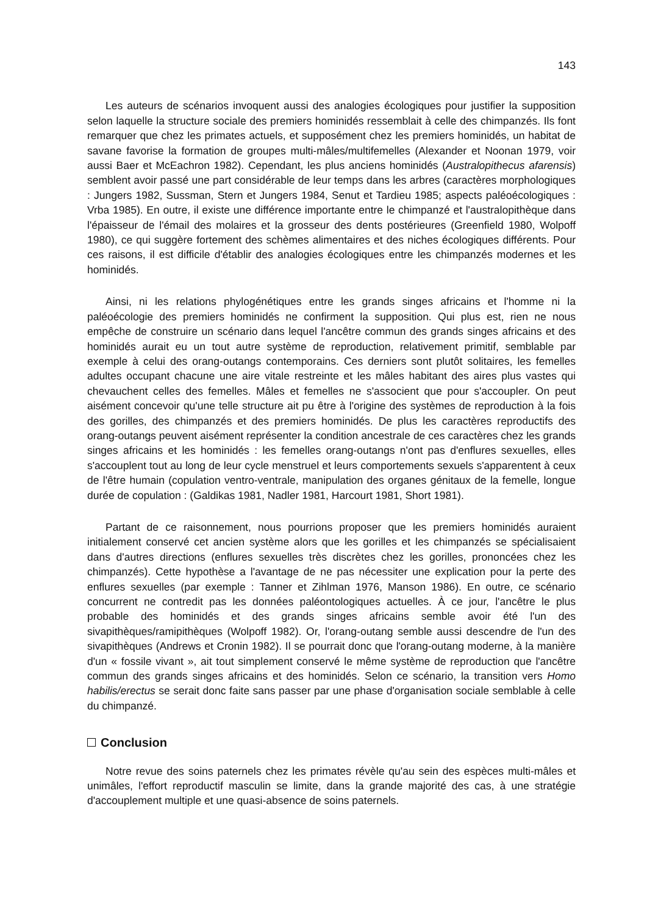143
Les auteurs de scénarios invoquent aussi des analogies écologiques pour justifier la supposition selon laquelle la structure sociale des premiers hominidés ressemblait à celle des chimpanzés. Ils font remarquer que chez les primates actuels, et supposément chez les premiers hominidés, un habitat de savane favorise la formation de groupes multi-mâles/multifemelles (Alexander et Noonan 1979, voir aussi Baer et McEachron 1982). Cependant, les plus anciens hominidés (Australopithecus afarensis) semblent avoir passé une part considérable de leur temps dans les arbres (caractères morphologiques : Jungers 1982, Sussman, Stern et Jungers 1984, Senut et Tardieu 1985; aspects paléoécologiques : Vrba 1985). En outre, il existe une différence importante entre le chimpanzé et l'australopithèque dans l'épaisseur de l'émail des molaires et la grosseur des dents postérieures (Greenfield 1980, Wolpoff 1980), ce qui suggère fortement des schèmes alimentaires et des niches écologiques différents. Pour ces raisons, il est difficile d'établir des analogies écologiques entre les chimpanzés modernes et les hominidés.
Ainsi, ni les relations phylogénétiques entre les grands singes africains et l'homme ni la paléoécologie des premiers hominidés ne confirment la supposition. Qui plus est, rien ne nous empêche de construire un scénario dans lequel l'ancêtre commun des grands singes africains et des hominidés aurait eu un tout autre système de reproduction, relativement primitif, semblable par exemple à celui des orang-outangs contemporains. Ces derniers sont plutôt solitaires, les femelles adultes occupant chacune une aire vitale restreinte et les mâles habitant des aires plus vastes qui chevauchent celles des femelles. Mâles et femelles ne s'associent que pour s'accoupler. On peut aisément concevoir qu'une telle structure ait pu être à l'origine des systèmes de reproduction à la fois des gorilles, des chimpanzés et des premiers hominidés. De plus les caractères reproductifs des orang-outangs peuvent aisément représenter la condition ancestrale de ces caractères chez les grands singes africains et les hominidés : les femelles orang-outangs n'ont pas d'enflures sexuelles, elles s'accouplent tout au long de leur cycle menstruel et leurs comportements sexuels s'apparentent à ceux de l'être humain (copulation ventro-ventrale, manipulation des organes génitaux de la femelle, longue durée de copulation : (Galdikas 1981, Nadler 1981, Harcourt 1981, Short 1981).
Partant de ce raisonnement, nous pourrions proposer que les premiers hominidés auraient initialement conservé cet ancien système alors que les gorilles et les chimpanzés se spécialisaient dans d'autres directions (enflures sexuelles très discrètes chez les gorilles, prononcées chez les chimpanzés). Cette hypothèse a l'avantage de ne pas nécessiter une explication pour la perte des enflures sexuelles (par exemple : Tanner et Zihlman 1976, Manson 1986). En outre, ce scénario concurrent ne contredit pas les données paléontologiques actuelles. À ce jour, l'ancêtre le plus probable des hominidés et des grands singes africains semble avoir été l'un des sivapithèques/ramipithèques (Wolpoff 1982). Or, l'orang-outang semble aussi descendre de l'un des sivapithèques (Andrews et Cronin 1982). Il se pourrait donc que l'orang-outang moderne, à la manière d'un « fossile vivant », ait tout simplement conservé le même système de reproduction que l'ancêtre commun des grands singes africains et des hominidés. Selon ce scénario, la transition vers Homo habilis/erectus se serait donc faite sans passer par une phase d'organisation sociale semblable à celle du chimpanzé.
Conclusion
Notre revue des soins paternels chez les primates révèle qu'au sein des espèces multi-mâles et unimâles, l'effort reproductif masculin se limite, dans la grande majorité des cas, à une stratégie d'accouplement multiple et une quasi-absence de soins paternels.